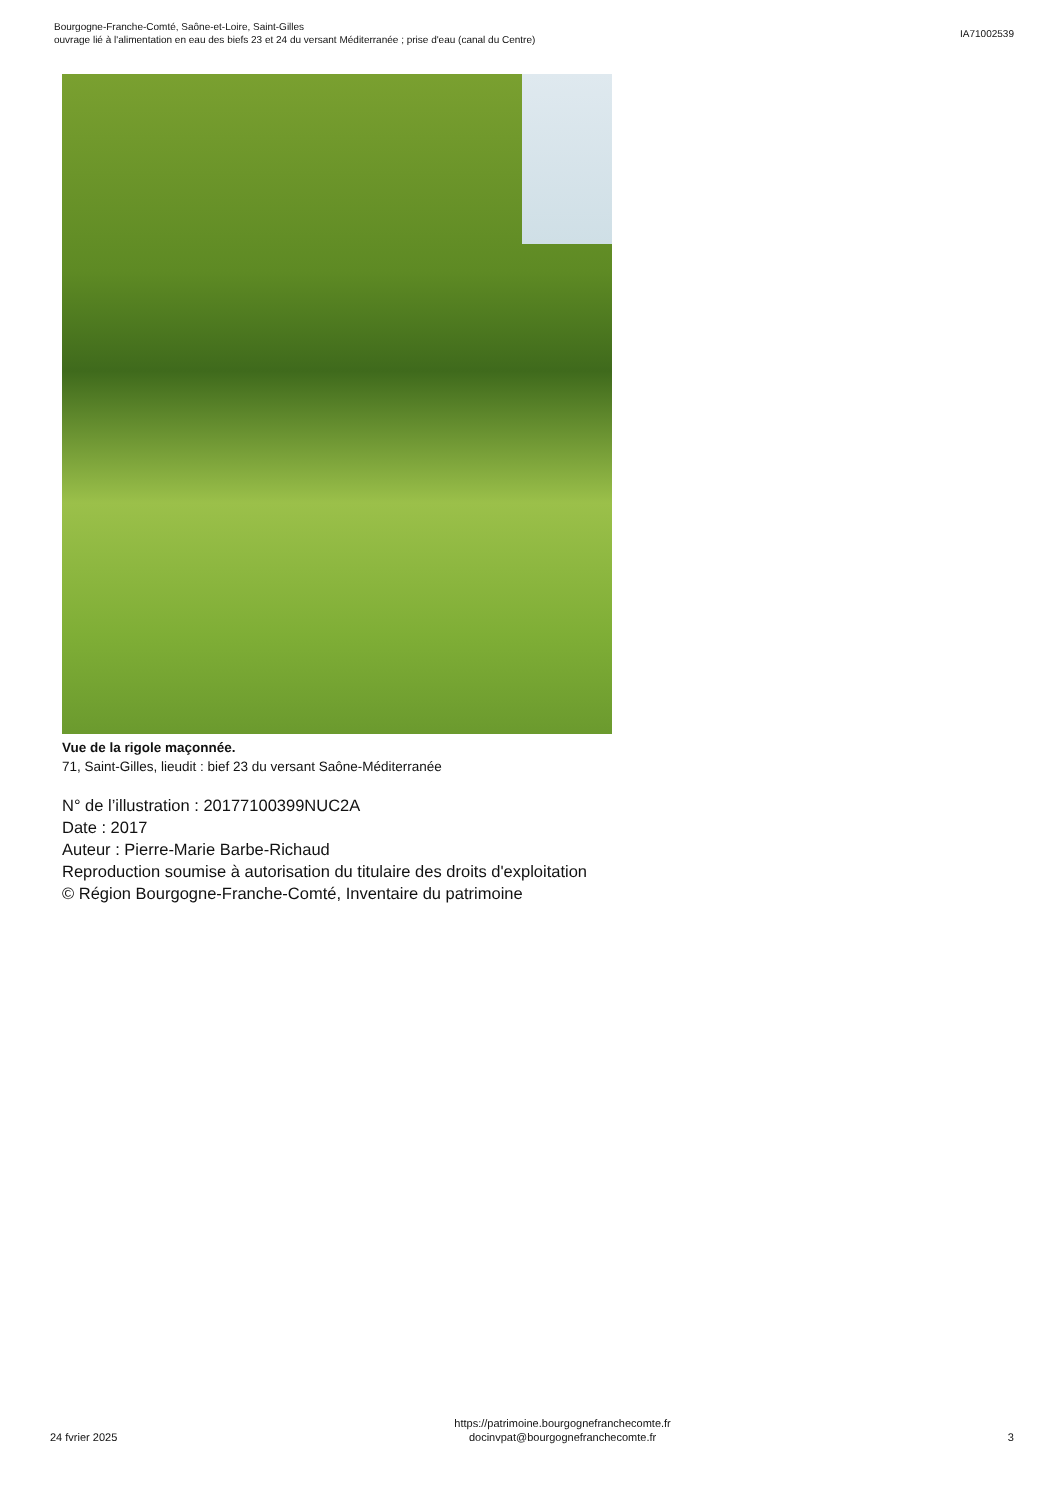Bourgogne-Franche-Comté, Saône-et-Loire, Saint-Gilles
ouvrage lié à l'alimentation en eau des biefs 23 et 24 du versant Méditerranée ; prise d'eau (canal du Centre)
IA71002539
Vue de la rigole maçonnée.
71, Saint-Gilles, lieudit : bief 23 du versant Saône-Méditerranée
N° de l’illustration : 20177100399NUC2A
Date : 2017
Auteur : Pierre-Marie Barbe-Richaud
Reproduction soumise à autorisation du titulaire des droits d'exploitation
© Région Bourgogne-Franche-Comté, Inventaire du patrimoine
24 fvrier 2025
https://patrimoine.bourgognefranchecomte.fr
docinvpat@bourgognefranchecomte.fr
3